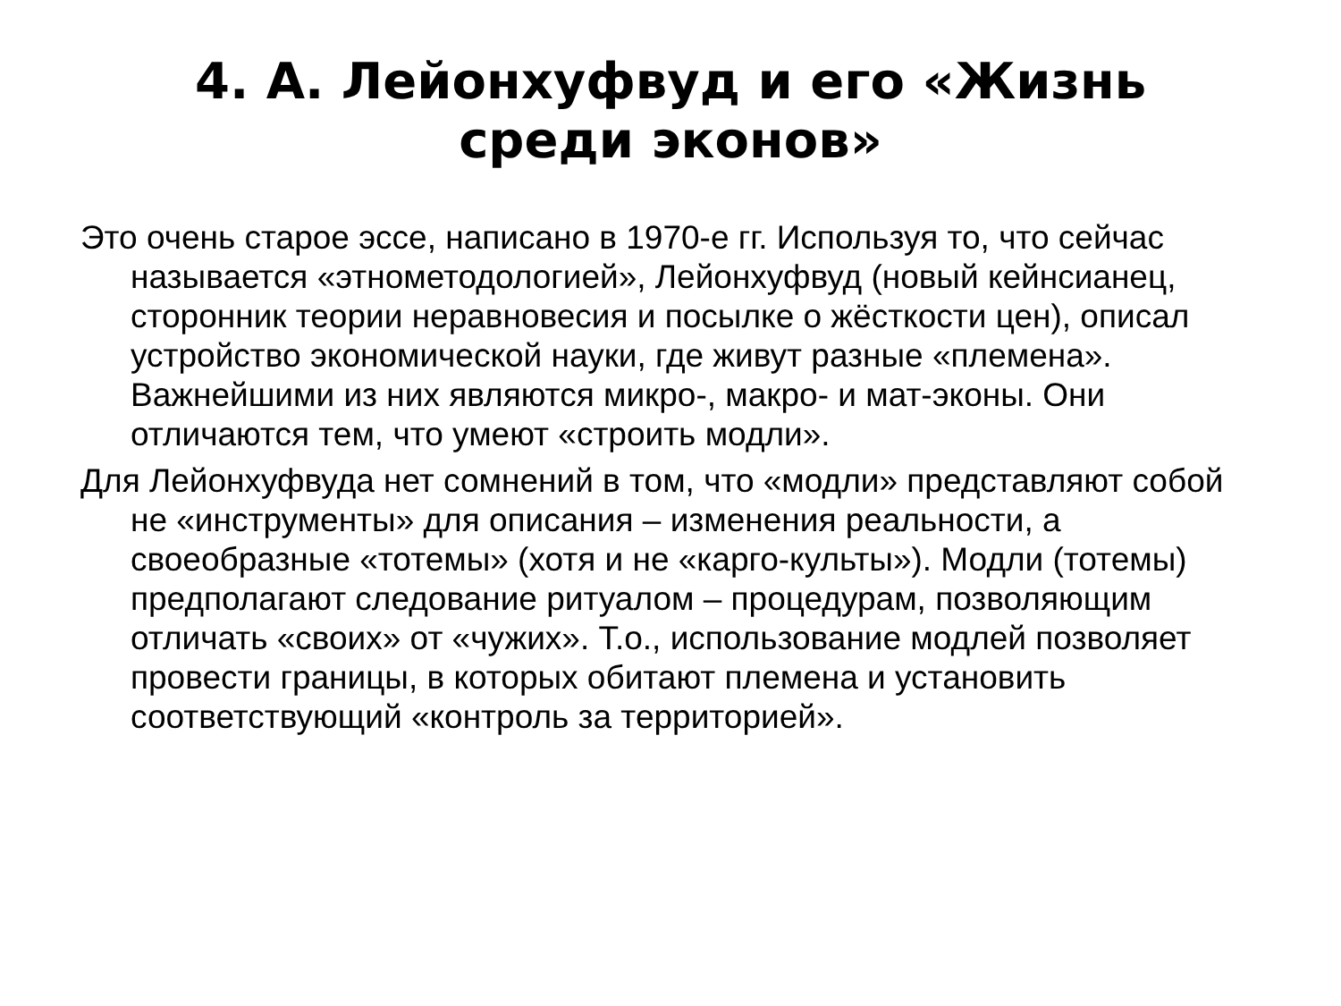4. А. Лейонхуфвуд и его «Жизнь среди эконов»
Это очень старое эссе, написано в 1970-е гг. Используя то, что сейчас называется «этнометодологией», Лейонхуфвуд (новый кейнсианец, сторонник теории неравновесия и посылке о жёсткости цен), описал устройство экономической науки, где живут разные «племена». Важнейшими из них являются микро-, макро- и мат-эконы. Они отличаются тем, что умеют «строить модли».
Для Лейонхуфвуда нет сомнений в том, что «модли» представляют собой не «инструменты» для описания – изменения реальности, а своеобразные «тотемы» (хотя и не «карго-культы»). Модли (тотемы) предполагают следование ритуалом – процедурам, позволяющим отличать «своих» от «чужих». Т.о., использование модлей позволяет провести границы, в которых обитают племена и установить соответствующий «контроль за территорией».